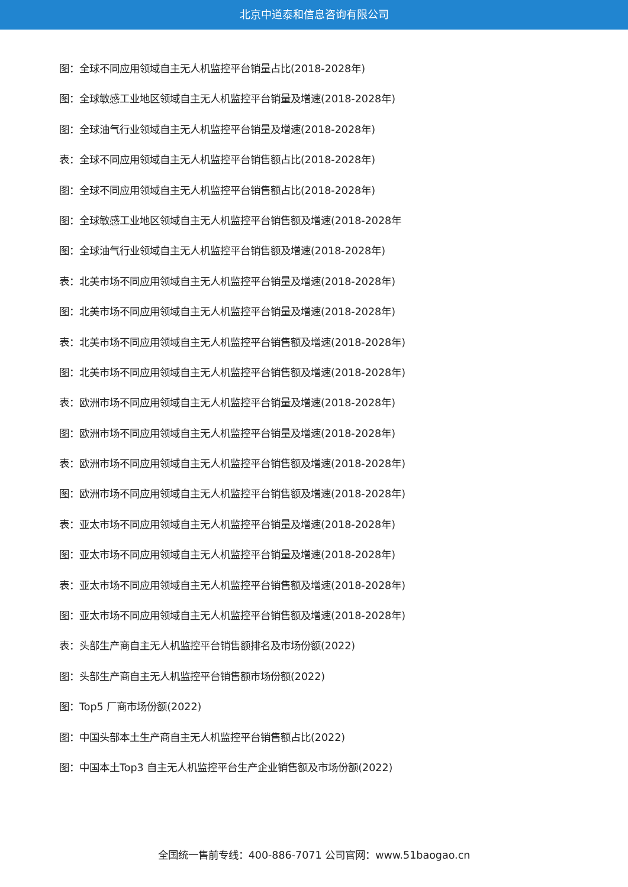北京中道泰和信息咨询有限公司
图：全球不同应用领域自主无人机监控平台销量占比(2018-2028年)
图：全球敏感工业地区领域自主无人机监控平台销量及增速(2018-2028年)
图：全球油气行业领域自主无人机监控平台销量及增速(2018-2028年)
表：全球不同应用领域自主无人机监控平台销售额占比(2018-2028年)
图：全球不同应用领域自主无人机监控平台销售额占比(2018-2028年)
图：全球敏感工业地区领域自主无人机监控平台销售额及增速(2018-2028年
图：全球油气行业领域自主无人机监控平台销售额及增速(2018-2028年)
表：北美市场不同应用领域自主无人机监控平台销量及增速(2018-2028年)
图：北美市场不同应用领域自主无人机监控平台销量及增速(2018-2028年)
表：北美市场不同应用领域自主无人机监控平台销售额及增速(2018-2028年)
图：北美市场不同应用领域自主无人机监控平台销售额及增速(2018-2028年)
表：欧洲市场不同应用领域自主无人机监控平台销量及增速(2018-2028年)
图：欧洲市场不同应用领域自主无人机监控平台销量及增速(2018-2028年)
表：欧洲市场不同应用领域自主无人机监控平台销售额及增速(2018-2028年)
图：欧洲市场不同应用领域自主无人机监控平台销售额及增速(2018-2028年)
表：亚太市场不同应用领域自主无人机监控平台销量及增速(2018-2028年)
图：亚太市场不同应用领域自主无人机监控平台销量及增速(2018-2028年)
表：亚太市场不同应用领域自主无人机监控平台销售额及增速(2018-2028年)
图：亚太市场不同应用领域自主无人机监控平台销售额及增速(2018-2028年)
表：头部生产商自主无人机监控平台销售额排名及市场份额(2022)
图：头部生产商自主无人机监控平台销售额市场份额(2022)
图：Top5 厂商市场份额(2022)
图：中国头部本土生产商自主无人机监控平台销售额占比(2022)
图：中国本土Top3 自主无人机监控平台生产企业销售额及市场份额(2022)
全国统一售前专线：400-886-7071 公司官网：www.51baogao.cn